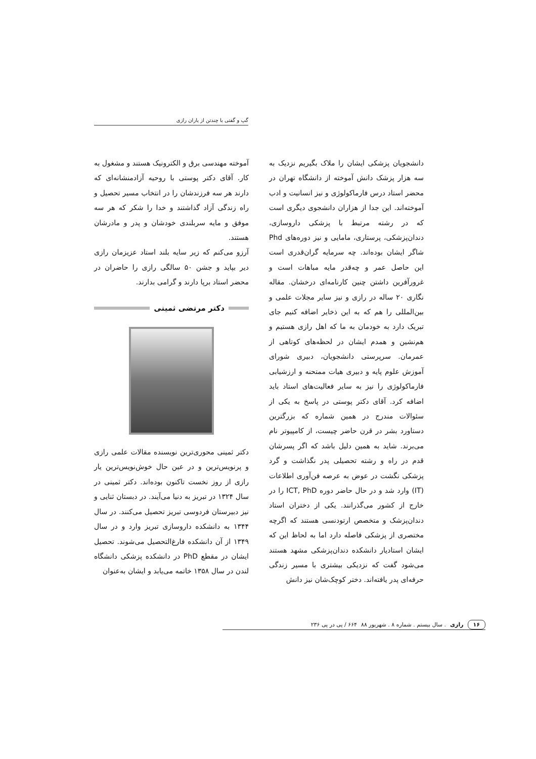گپ و گفتی با چندتن از یاران رازی
دانشجویان پزشکی ایشان را ملاک بگیریم نزدیک به سه هزار پزشک دانش آموخته از دانشگاه تهران در محضر استاد درس فارماکولوژی و نیز انسانیت و ادب آموخته‌اند. این جدا از هزاران دانشجوی دیگری است که در رشته مرتبط با پزشکی داروسازی، دندان‌پزشکی، پرستاری، مامایی و نیز دوره‌های Phd شاگر ایشان بوده‌اند. چه سرمایه گران‌قدری است این حاصل عمر و چه‌قدر مایه مباهات است و غرورآفرین داشتن چنین کارنامه‌ای درخشان. مقاله نگاری ۲۰ ساله در رازی و نیز سایر مجلات علمی و بین‌المللی را هم که به این ذخایر اضافه کنیم جای تبریک دارد به خودمان به ما که اهل رازی هستیم و هم‌نشین و همدم ایشان در لحظه‌های کوتاهی از عمرمان. سرپرستی دانشجویان، دبیری شورای آموزش علوم پایه و دبیری هیات ممتحنه و ارزشیابی فارماکولوژی را نیز به سایر فعالیت‌های استاد باید اضافه کرد. آقای دکتر پوستی در پاسخ به یکی از سئوالات مندرج در همین شماره که بزرگترین دستاورد بشر در قرن حاضر چیست، از کامپیوتر نام می‌برند. شاید به همین دلیل باشد که اگر پسرشان قدم در راه و رشته تحصیلی پدر نگذاشت و گرد پزشکی نگشت در عوض به عرصه فن‌آوری اطلاعات (IT) وارد شد و در حال حاضر دوره ICT, PhD را در خارج از کشور می‌گذرانند. یکی از دختران استاد دندان‌پزشک و متخصص ارتودنسی هستند که اگرچه مختصری از پزشکی فاصله دارد اما به لحاظ این که ایشان استادیار دانشکده دندان‌پزشکی مشهد هستند می‌شود گفت که نزدیکی بیشتری با مسیر زندگی حرفه‌ای پدر یافته‌اند. دختر کوچک‌شان نیز دانش
آموخته مهندسی برق و الکترونیک هستند و مشغول به کار. آقای دکتر پوستی با روحیه آزادمنشانه‌ای که دارند هر سه فرزندشان را در انتخاب مسیر تحصیل و راه زندگی آزاد گذاشتند و خدا را شکر که هر سه موفق و مایه سربلندی خودشان و پدر و مادرشان هستند.
آرزو می‌کنم که زیر سایه بلند استاد عزیزمان رازی دیر بپاید و جشن ۵۰ سالگی رازی را حاضران در محضر استاد برپا دارند و گرامی بدارند.
دکتر مرتضی ثمینی
دکتر ثمینی محوری‌ترین نویسنده مقالات علمی رازی و پرنویس‌ترین و در عین حال خوش‌نویس‌ترین یار رازی از روز نخست تاکنون بوده‌اند. دکتر ثمینی در سال ۱۳۲۴ در تبریز به دنیا می‌آیند. در دبستان ثنایی و نیز دبیرستان فردوسی تبریز تحصیل می‌کنند. در سال ۱۳۴۴ به دانشکده داروسازی تبریز وارد و در سال ۱۳۴۹ از آن دانشکده فارغ‌التحصیل می‌شوند. تحصیل ایشان در مقطع PhD در دانشکده پزشکی دانشگاه لندن در سال ۱۳۵۸ خاتمه می‌یابد و ایشان به‌عنوان
۱۶ رازی. سال بیستم . شماره ۸ . شهریور ۸۸ ۶۶۴ / پی در پی ۲۳۶